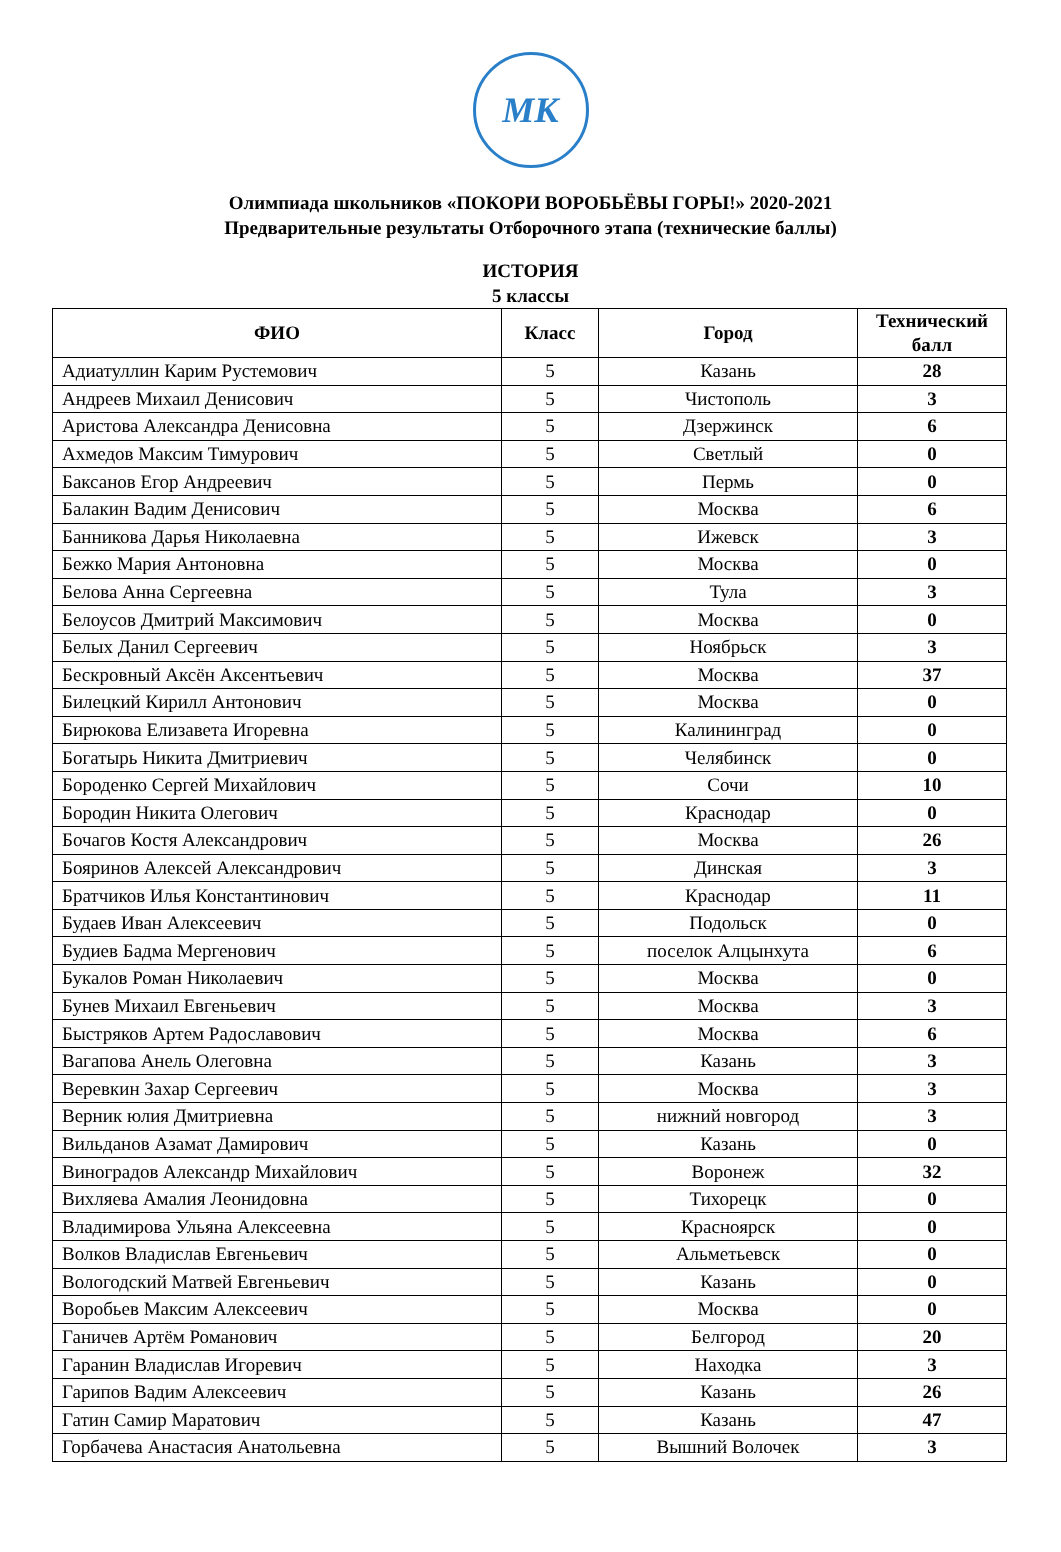МК
Олимпиада школьников «ПОКОРИ ВОРОБЬЁВЫ ГОРЫ!» 2020-2021
Предварительные результаты Отборочного этапа (технические баллы)
ИСТОРИЯ
5 классы
| ФИО | Класс | Город | Технический балл |
| --- | --- | --- | --- |
| Адиатуллин Карим Рустемович | 5 | Казань | 28 |
| Андреев Михаил Денисович | 5 | Чистополь | 3 |
| Аристова Александра Денисовна | 5 | Дзержинск | 6 |
| Ахмедов Максим Тимурович | 5 | Светлый | 0 |
| Баксанов Егор Андреевич | 5 | Пермь | 0 |
| Балакин Вадим Денисович | 5 | Москва | 6 |
| Банникова Дарья Николаевна | 5 | Ижевск | 3 |
| Бежко Мария Антоновна | 5 | Москва | 0 |
| Белова Анна Сергеевна | 5 | Тула | 3 |
| Белоусов Дмитрий Максимович | 5 | Москва | 0 |
| Белых Данил Сергеевич | 5 | Ноябрьск | 3 |
| Бескровный Аксён Аксентьевич | 5 | Москва | 37 |
| Билецкий Кирилл Антонович | 5 | Москва | 0 |
| Бирюкова Елизавета Игоревна | 5 | Калининград | 0 |
| Богатырь Никита Дмитриевич | 5 | Челябинск | 0 |
| Бороденко Сергей Михайлович | 5 | Сочи | 10 |
| Бородин Никита Олегович | 5 | Краснодар | 0 |
| Бочагов Костя Александрович | 5 | Москва | 26 |
| Бояринов Алексей Александрович | 5 | Динская | 3 |
| Братчиков Илья Константинович | 5 | Краснодар | 11 |
| Будаев Иван Алексеевич | 5 | Подольск | 0 |
| Будиев Бадма Мергенович | 5 | поселок Алцынхута | 6 |
| Букалов Роман Николаевич | 5 | Москва | 0 |
| Бунев Михаил Евгеньевич | 5 | Москва | 3 |
| Быстряков Артем Радославович | 5 | Москва | 6 |
| Вагапова Анель Олеговна | 5 | Казань | 3 |
| Веревкин Захар Сергеевич | 5 | Москва | 3 |
| Верник юлия Дмитриевна | 5 | нижний новгород | 3 |
| Вильданов Азамат Дамирович | 5 | Казань | 0 |
| Виноградов Александр Михайлович | 5 | Воронеж | 32 |
| Вихляева Амалия Леонидовна | 5 | Тихорецк | 0 |
| Владимирова Ульяна Алексеевна | 5 | Красноярск | 0 |
| Волков Владислав Евгеньевич | 5 | Альметьевск | 0 |
| Вологодский Матвей Евгеньевич | 5 | Казань | 0 |
| Воробьев Максим Алексеевич | 5 | Москва | 0 |
| Ганичев Артём Романович | 5 | Белгород | 20 |
| Гаранин Владислав Игоревич | 5 | Находка | 3 |
| Гарипов Вадим Алексеевич | 5 | Казань | 26 |
| Гатин Самир Маратович | 5 | Казань | 47 |
| Горбачева Анастасия Анатольевна | 5 | Вышний Волочек | 3 |